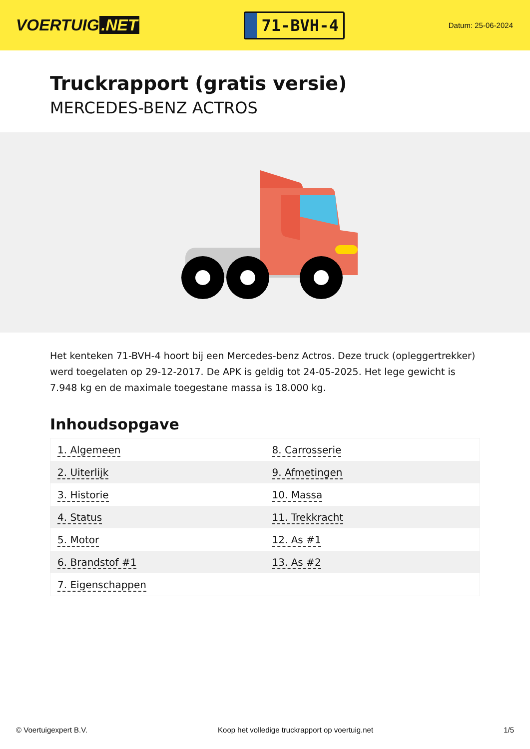VOERTUIG.NET
71-BVH-4
Datum: 25-06-2024
Truckrapport (gratis versie)
MERCEDES-BENZ ACTROS
Het kenteken 71-BVH-4 hoort bij een Mercedes-benz Actros. Deze truck (opleggertrekker) werd toegelaten op 29-12-2017. De APK is geldig tot 24-05-2025. Het lege gewicht is 7.948 kg en de maximale toegestane massa is 18.000 kg.
Inhoudsopgave
| 1. Algemeen | 8. Carrosserie |
| 2. Uiterlijk | 9. Afmetingen |
| 3. Historie | 10. Massa |
| 4. Status | 11. Trekkracht |
| 5. Motor | 12. As #1 |
| 6. Brandstof #1 | 13. As #2 |
| 7. Eigenschappen | |
© Voertuigexpert B.V. Koop het volledige truckrapport op voertuig.net
1/5